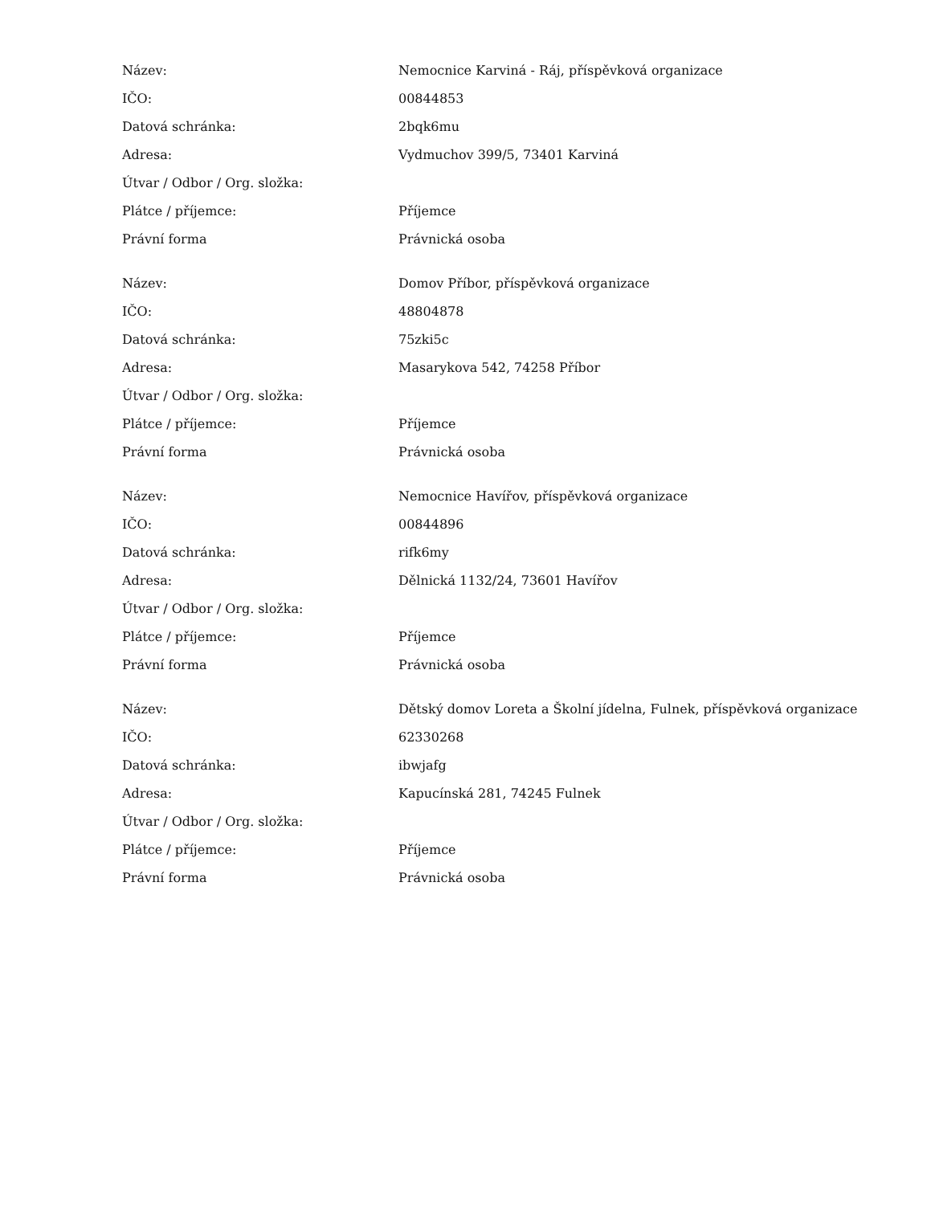| Název: | Nemocnice Karviná - Ráj, příspěvková organizace |
| IČO: | 00844853 |
| Datová schránka: | 2bqk6mu |
| Adresa: | Vydmuchov 399/5, 73401 Karviná |
| Útvar / Odbor / Org. složka: | |
| Plátce / příjemce: | Příjemce |
| Právní forma | Právnická osoba |
| Název: | Domov Příbor, příspěvková organizace |
| IČO: | 48804878 |
| Datová schránka: | 75zki5c |
| Adresa: | Masarykova 542, 74258 Příbor |
| Útvar / Odbor / Org. složka: | |
| Plátce / příjemce: | Příjemce |
| Právní forma | Právnická osoba |
| Název: | Nemocnice Havířov, příspěvková organizace |
| IČO: | 00844896 |
| Datová schránka: | rifk6my |
| Adresa: | Dělnická 1132/24, 73601 Havířov |
| Útvar / Odbor / Org. složka: | |
| Plátce / příjemce: | Příjemce |
| Právní forma | Právnická osoba |
| Název: | Dětský domov Loreta a Školní jídelna, Fulnek, příspěvková organizace |
| IČO: | 62330268 |
| Datová schránka: | ibwjafg |
| Adresa: | Kapucínská 281, 74245 Fulnek |
| Útvar / Odbor / Org. složka: | |
| Plátce / příjemce: | Příjemce |
| Právní forma | Právnická osoba |